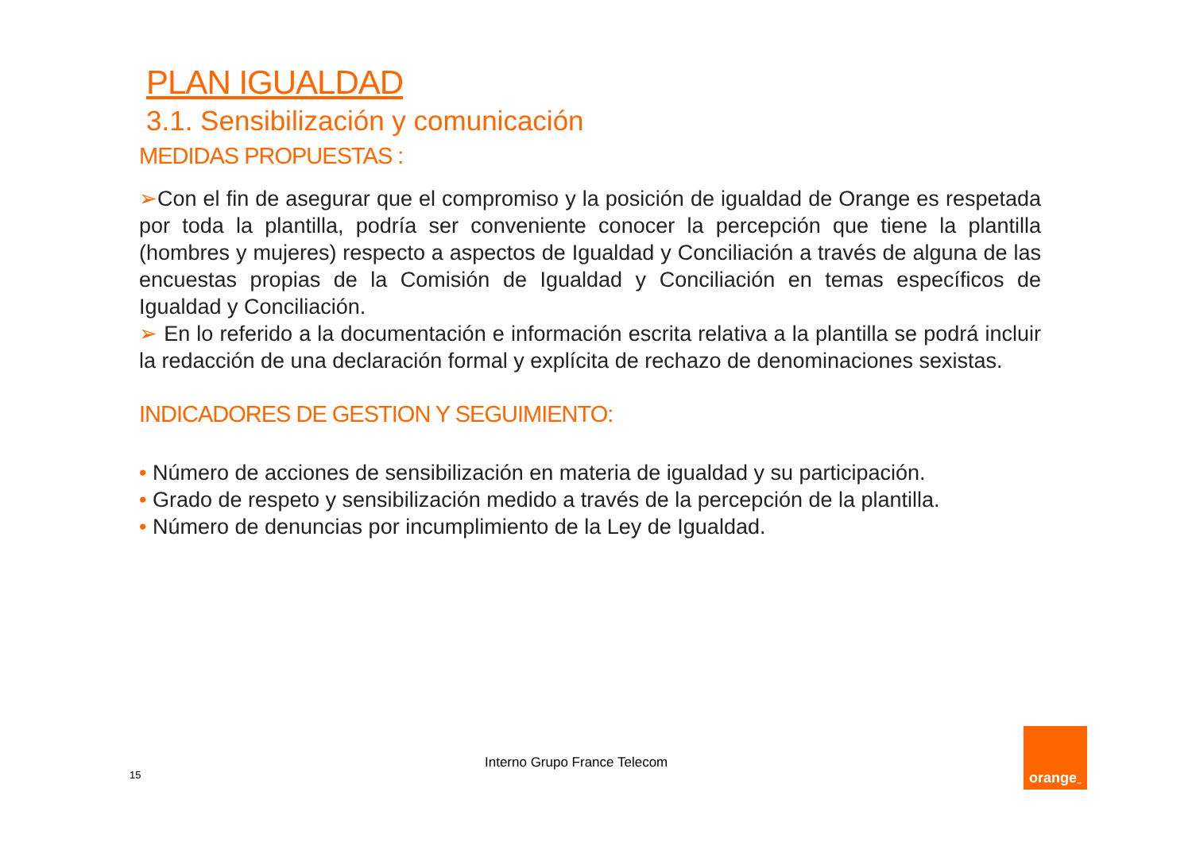PLAN IGUALDAD
3.1. Sensibilización y comunicación
MEDIDAS PROPUESTAS :
➢Con el fin de asegurar que el compromiso y la posición de igualdad de Orange es respetada por toda la plantilla, podría ser conveniente conocer la percepción que tiene la plantilla (hombres y mujeres) respecto a aspectos de Igualdad y Conciliación a través de alguna de las encuestas propias de la Comisión de Igualdad y Conciliación en temas específicos de Igualdad y Conciliación.
➢ En lo referido a la documentación e información escrita relativa a la plantilla se podrá incluir la redacción de una declaración formal y explícita de rechazo de denominaciones sexistas.
INDICADORES DE GESTION Y SEGUIMIENTO:
• Número de acciones de sensibilización en materia de igualdad y su participación.
• Grado de respeto y sensibilización medido a través de la percepción de la plantilla.
• Número de denuncias por incumplimiento de la Ley de Igualdad.
Interno Grupo France Telecom
15
orange<sup>™</sup>